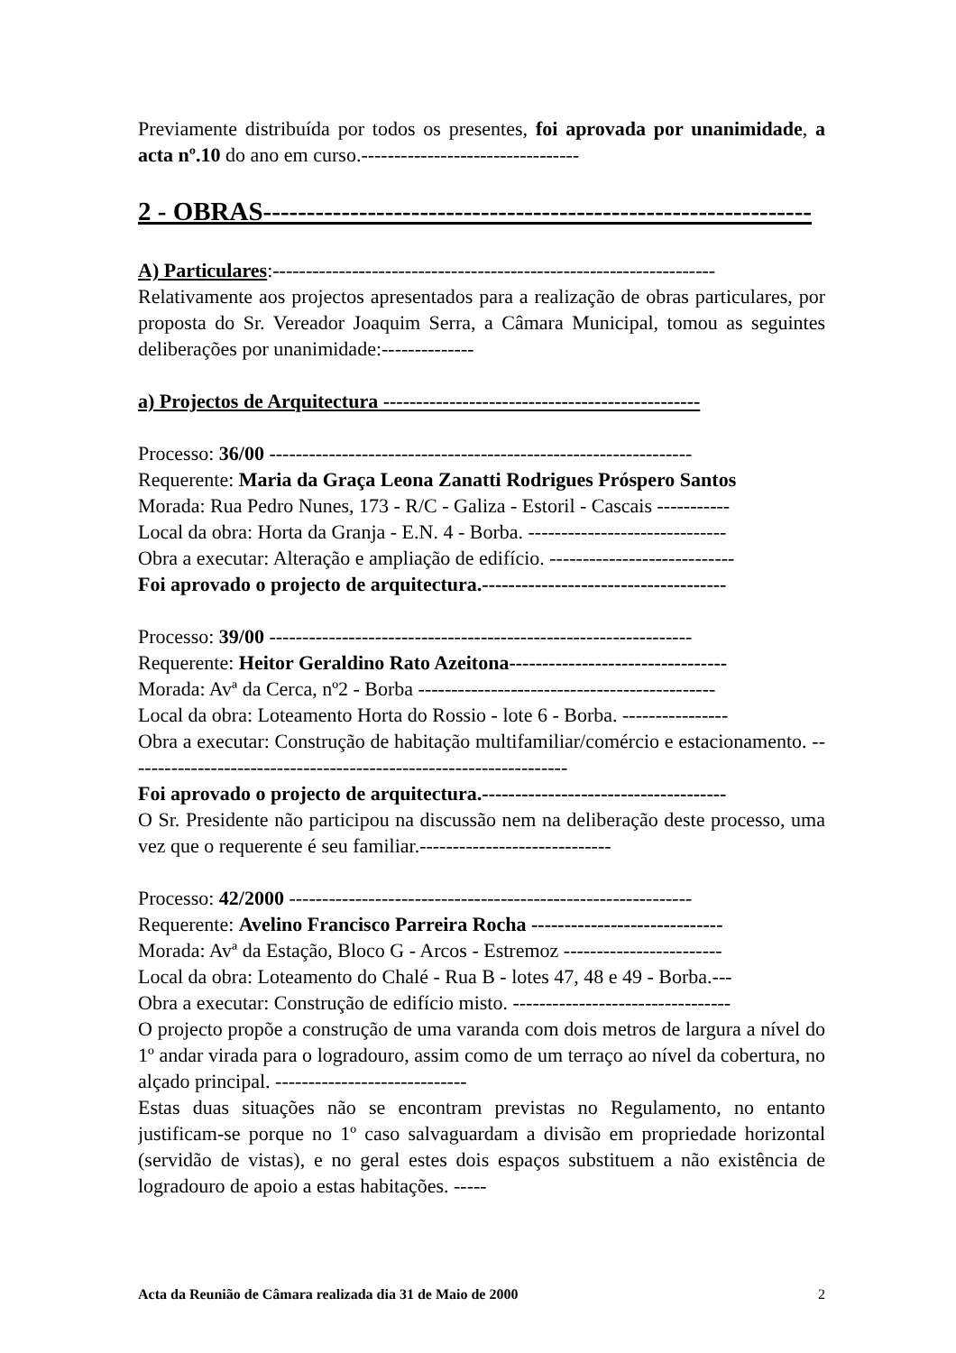Previamente distribuída por todos os presentes, foi aprovada por unanimidade, a acta nº.10 do ano em curso.---------------------------------
2 - OBRAS---------------------------------------------------------------
A) Particulares:-------------------------------------------------------------------
Relativamente aos projectos apresentados para a realização de obras particulares, por proposta do Sr. Vereador Joaquim Serra, a Câmara Municipal, tomou as seguintes deliberações por unanimidade:--------------
a) Projectos de Arquitectura ------------------------------------------------
Processo: 36/00 ----------------------------------------------------------------
Requerente: Maria da Graça Leona Zanatti Rodrigues Próspero Santos
Morada: Rua Pedro Nunes, 173 - R/C - Galiza - Estoril - Cascais -----------
Local da obra: Horta da Granja - E.N. 4 - Borba. ------------------------------
Obra a executar: Alteração e ampliação de edifício. ----------------------------
Foi aprovado o projecto de arquitectura.-------------------------------------
Processo: 39/00 ----------------------------------------------------------------
Requerente: Heitor Geraldino Rato Azeitona---------------------------------
Morada: Avª da Cerca, nº2 - Borba ---------------------------------------------
Local da obra: Loteamento Horta do Rossio - lote 6 - Borba. ----------------
Obra a executar: Construção de habitação multifamiliar/comércio e estacionamento. -------------------------------------------------------------------
Foi aprovado o projecto de arquitectura.-------------------------------------
O Sr. Presidente não participou na discussão nem na deliberação deste processo, uma vez que o requerente é seu familiar.-----------------------------
Processo: 42/2000 -------------------------------------------------------------
Requerente: Avelino Francisco Parreira Rocha -----------------------------
Morada: Avª da Estação, Bloco G - Arcos - Estremoz ------------------------
Local da obra: Loteamento do Chalé - Rua B - lotes 47, 48 e 49 - Borba.---
Obra a executar: Construção de edifício misto. ---------------------------------
O projecto propõe a construção de uma varanda com dois metros de largura a nível do 1º andar virada para o logradouro, assim como de um terraço ao nível da cobertura, no alçado principal. -----------------------------
Estas duas situações não se encontram previstas no Regulamento, no entanto justificam-se porque no 1º caso salvaguardam a divisão em propriedade horizontal (servidão de vistas), e no geral estes dois espaços substituem a não existência de logradouro de apoio a estas habitações. -----
Acta da Reunião de Câmara realizada dia 31 de Maio de 2000 2